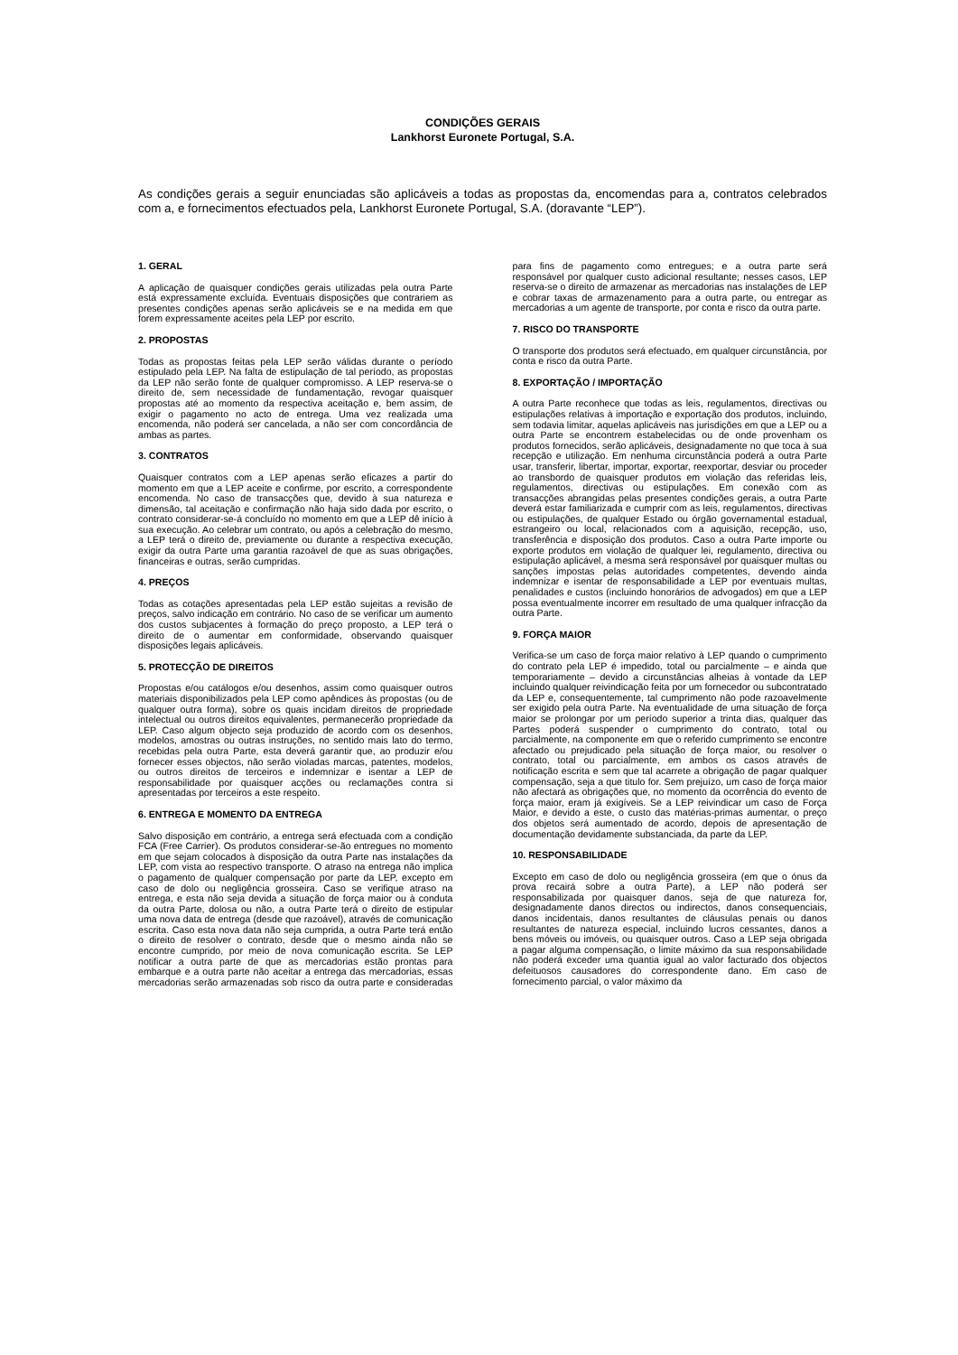CONDIÇÕES GERAIS
Lankhorst Euronete Portugal, S.A.
As condições gerais a seguir enunciadas são aplicáveis a todas as propostas da, encomendas para a, contratos celebrados com a, e fornecimentos efectuados pela, Lankhorst Euronete Portugal, S.A. (doravante “LEP”).
1. GERAL
A aplicação de quaisquer condições gerais utilizadas pela outra Parte está expressamente excluída. Eventuais disposições que contrariem as presentes condições apenas serão aplicáveis se e na medida em que forem expressamente aceites pela LEP por escrito.
2. PROPOSTAS
Todas as propostas feitas pela LEP serão válidas durante o período estipulado pela LEP. Na falta de estipulação de tal período, as propostas da LEP não serão fonte de qualquer compromisso. A LEP reserva-se o direito de, sem necessidade de fundamentação, revogar quaisquer propostas até ao momento da respectiva aceitação e, bem assim, de exigir o pagamento no acto de entrega. Uma vez realizada uma encomenda, não poderá ser cancelada, a não ser com concordância de ambas as partes.
3. CONTRATOS
Quaisquer contratos com a LEP apenas serão eficazes a partir do momento em que a LEP aceite e confirme, por escrito, a correspondente encomenda. No caso de transacções que, devido à sua natureza e dimensão, tal aceitação e confirmação não haja sido dada por escrito, o contrato considerar-se-á concluído no momento em que a LEP dê início à sua execução. Ao celebrar um contrato, ou após a celebração do mesmo, a LEP terá o direito de, previamente ou durante a respectiva execução, exigir da outra Parte uma garantia razoável de que as suas obrigações, financeiras e outras, serão cumpridas.
4. PREÇOS
Todas as cotações apresentadas pela LEP estão sujeitas a revisão de preços, salvo indicação em contrário. No caso de se verificar um aumento dos custos subjacentes à formação do preço proposto, a LEP terá o direito de o aumentar em conformidade, observando quaisquer disposições legais aplicáveis.
5. PROTECÇÃO DE DIREITOS
Propostas e/ou catálogos e/ou desenhos, assim como quaisquer outros materiais disponibilizados pela LEP como apêndices às propostas (ou de qualquer outra forma), sobre os quais incidam direitos de propriedade intelectual ou outros direitos equivalentes, permanecerão propriedade da LEP. Caso algum objecto seja produzido de acordo com os desenhos, modelos, amostras ou outras instruções, no sentido mais lato do termo, recebidas pela outra Parte, esta deverá garantir que, ao produzir e/ou fornecer esses objectos, não serão violadas marcas, patentes, modelos, ou outros direitos de terceiros e indemnizar e isentar a LEP de responsabilidade por quaisquer acções ou reclamações contra si apresentadas por terceiros a este respeito.
6. ENTREGA E MOMENTO DA ENTREGA
Salvo disposição em contrário, a entrega será efectuada com a condição FCA (Free Carrier). Os produtos considerar-se-ão entregues no momento em que sejam colocados à disposição da outra Parte nas instalações da LEP, com vista ao respectivo transporte. O atraso na entrega não implica o pagamento de qualquer compensação por parte da LEP, excepto em caso de dolo ou negligência grosseira. Caso se verifique atraso na entrega, e esta não seja devida a situação de força maior ou à conduta da outra Parte, dolosa ou não, a outra Parte terá o direito de estipular uma nova data de entrega (desde que razoável), através de comunicação escrita. Caso esta nova data não seja cumprida, a outra Parte terá então o direito de resolver o contrato, desde que o mesmo ainda não se encontre cumprido, por meio de nova comunicação escrita. Se LEP notificar a outra parte de que as mercadorias estão prontas para embarque e a outra parte não aceitar a entrega das mercadorias, essas mercadorias serão armazenadas sob risco da outra parte e consideradas para fins de pagamento como entregues; e a outra parte será responsável por qualquer custo adicional resultante; nesses casos, LEP reserva-se o direito de armazenar as mercadorias nas instalações de LEP e cobrar taxas de armazenamento para a outra parte, ou entregar as mercadorias a um agente de transporte, por conta e risco da outra parte.
7. RISCO DO TRANSPORTE
O transporte dos produtos será efectuado, em qualquer circunstância, por conta e risco da outra Parte.
8. EXPORTAÇÃO / IMPORTAÇÃO
A outra Parte reconhece que todas as leis, regulamentos, directivas ou estipulações relativas à importação e exportação dos produtos, incluindo, sem todavia limitar, aquelas aplicáveis nas jurisdições em que a LEP ou a outra Parte se encontrem estabelecidas ou de onde provenham os produtos fornecidos, serão aplicáveis, designadamente no que toca à sua recepção e utilização. Em nenhuma circunstância poderá a outra Parte usar, transferir, libertar, importar, exportar, reexportar, desviar ou proceder ao transbordo de quaisquer produtos em violação das referidas leis, regulamentos, directivas ou estipulações. Em conexão com as transacções abrangidas pelas presentes condições gerais, a outra Parte deverá estar familiarizada e cumprir com as leis, regulamentos, directivas ou estipulações, de qualquer Estado ou órgão governamental estadual, estrangeiro ou local, relacionados com a aquisição, recepção, uso, transferência e disposição dos produtos. Caso a outra Parte importe ou exporte produtos em violação de qualquer lei, regulamento, directiva ou estipulação aplicável, a mesma será responsável por quaisquer multas ou sanções impostas pelas autoridades competentes, devendo ainda indemnizar e isentar de responsabilidade a LEP por eventuais multas, penalidades e custos (incluindo honorários de advogados) em que a LEP possa eventualmente incorrer em resultado de uma qualquer infracção da outra Parte.
9. FORÇA MAIOR
Verifica-se um caso de força maior relativo à LEP quando o cumprimento do contrato pela LEP é impedido, total ou parcialmente – e ainda que temporariamente – devido a circunstâncias alheias à vontade da LEP incluindo qualquer reivindicação feita por um fornecedor ou subcontratado da LEP e, consequentemente, tal cumprimento não pode razoavelmente ser exigido pela outra Parte. Na eventualidade de uma situação de força maior se prolongar por um período superior a trinta dias, qualquer das Partes poderá suspender o cumprimento do contrato, total ou parcialmente, na componente em que o referido cumprimento se encontre afectado ou prejudicado pela situação de força maior, ou resolver o contrato, total ou parcialmente, em ambos os casos através de notificação escrita e sem que tal acarrete a obrigação de pagar qualquer compensação, seja a que titulo for. Sem prejuízo, um caso de força maior não afectará as obrigações que, no momento da ocorrência do evento de força maior, eram já exigíveis. Se a LEP reivindicar um caso de Força Maior, e devido a este, o custo das matérias-primas aumentar, o preço dos objetos será aumentado de acordo, depois de apresentação de documentação devidamente substanciada, da parte da LEP.
10. RESPONSABILIDADE
Excepto em caso de dolo ou negligência grosseira (em que o ónus da prova recairá sobre a outra Parte), a LEP não poderá ser responsabilizada por quaisquer danos, seja de que natureza for, designadamente danos directos ou indirectos, danos consequenciais, danos incidentais, danos resultantes de cláusulas penais ou danos resultantes de natureza especial, incluindo lucros cessantes, danos a bens móveis ou imóveis, ou quaisquer outros. Caso a LEP seja obrigada a pagar alguma compensação, o limite máximo da sua responsabilidade não poderá exceder uma quantia igual ao valor facturado dos objectos defeituosos causadores do correspondente dano. Em caso de fornecimento parcial, o valor máximo da